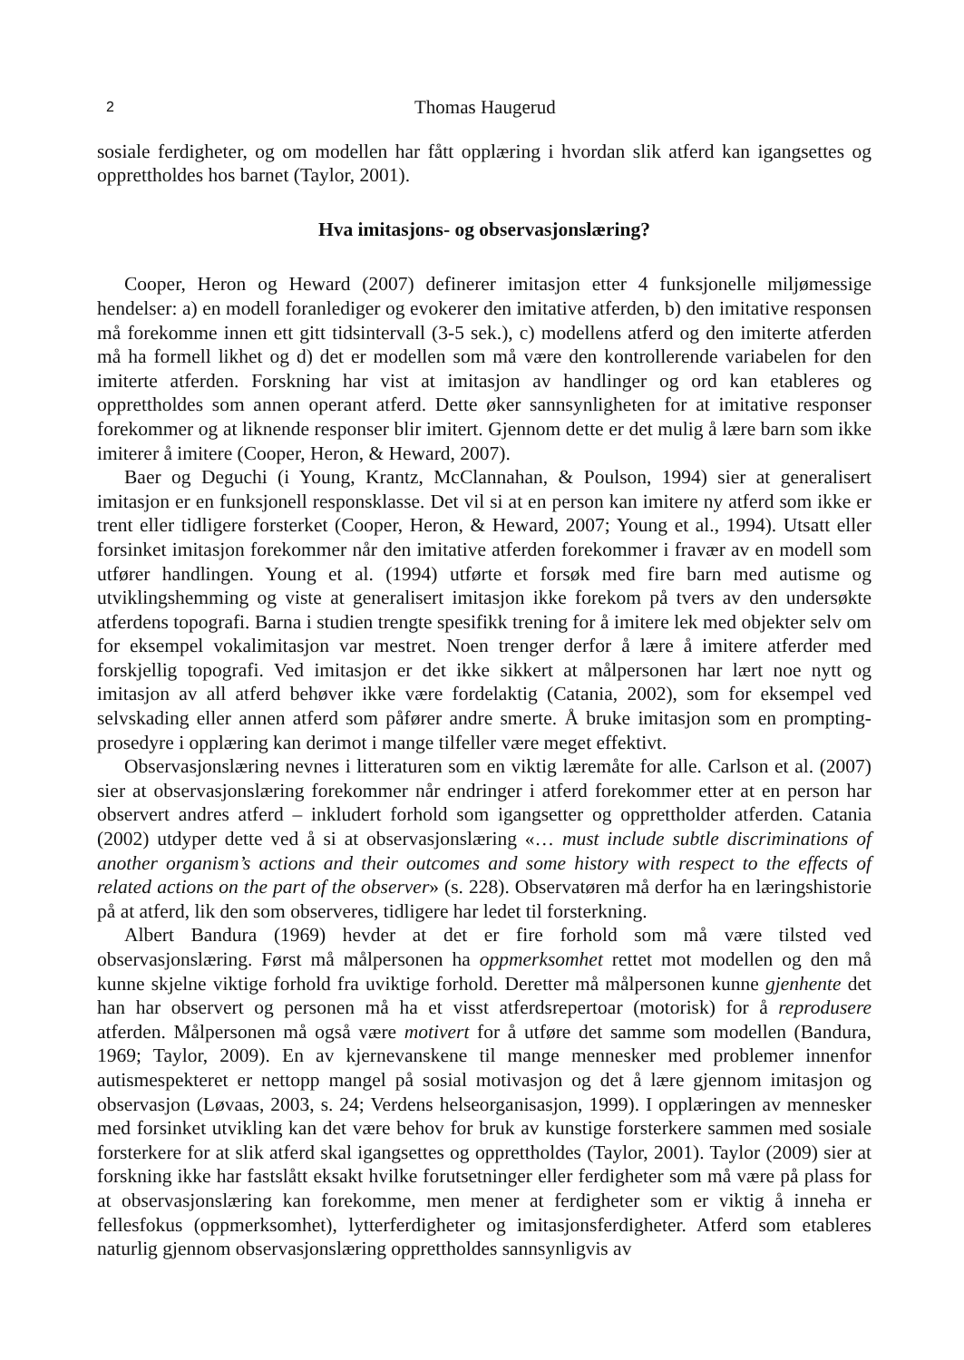2 Thomas Haugerud
sosiale ferdigheter, og om modellen har fått opplæring i hvordan slik atferd kan igangsettes og opprettholdes hos barnet (Taylor, 2001).
Hva imitasjons- og observasjonslæring?
Cooper, Heron og Heward (2007) definerer imitasjon etter 4 funksjonelle miljømessige hendelser: a) en modell foranlediger og evokerer den imitative atferden, b) den imitative responsen må forekomme innen ett gitt tidsintervall (3-5 sek.), c) modellens atferd og den imiterte atferden må ha formell likhet og d) det er modellen som må være den kontrollerende variabelen for den imiterte atferden. Forskning har vist at imitasjon av handlinger og ord kan etableres og opprettholdes som annen operant atferd. Dette øker sannsynligheten for at imitative responser forekommer og at liknende responser blir imitert. Gjennom dette er det mulig å lære barn som ikke imiterer å imitere (Cooper, Heron, & Heward, 2007).
Baer og Deguchi (i Young, Krantz, McClannahan, & Poulson, 1994) sier at generalisert imitasjon er en funksjonell responsklasse. Det vil si at en person kan imitere ny atferd som ikke er trent eller tidligere forsterket (Cooper, Heron, & Heward, 2007; Young et al., 1994). Utsatt eller forsinket imitasjon forekommer når den imitative atferden forekommer i fravær av en modell som utfører handlingen. Young et al. (1994) utførte et forsøk med fire barn med autisme og utviklingshemming og viste at generalisert imitasjon ikke forekom på tvers av den undersøkte atferdens topografi. Barna i studien trengte spesifikk trening for å imitere lek med objekter selv om for eksempel vokalimitasjon var mestret. Noen trenger derfor å lære å imitere atferder med forskjellig topografi. Ved imitasjon er det ikke sikkert at målpersonen har lært noe nytt og imitasjon av all atferd behøver ikke være fordelaktig (Catania, 2002), som for eksempel ved selvskading eller annen atferd som påfører andre smerte. Å bruke imitasjon som en prompting- prosedyre i opplæring kan derimot i mange tilfeller være meget effektivt.
Observasjonslæring nevnes i litteraturen som en viktig læremåte for alle. Carlson et al. (2007) sier at observasjonslæring forekommer når endringer i atferd forekommer etter at en person har observert andres atferd – inkludert forhold som igangsetter og opprettholder atferden. Catania (2002) utdyper dette ved å si at observasjonslæring «… must include subtle discriminations of another organism’s actions and their outcomes and some history with respect to the effects of related actions on the part of the observer» (s. 228). Observatøren må derfor ha en læringshistorie på at atferd, lik den som observeres, tidligere har ledet til forsterkning.
Albert Bandura (1969) hevder at det er fire forhold som må være tilsted ved observasjonslæring. Først må målpersonen ha oppmerksomhet rettet mot modellen og den må kunne skjelne viktige forhold fra uviktige forhold. Deretter må målpersonen kunne gjenhente det han har observert og personen må ha et visst atferdsrepertoar (motorisk) for å reprodusere atferden. Målpersonen må også være motivert for å utføre det samme som modellen (Bandura, 1969; Taylor, 2009). En av kjernevanskene til mange mennesker med problemer innenfor autismespekteret er nettopp mangel på sosial motivasjon og det å lære gjennom imitasjon og observasjon (Løvaas, 2003, s. 24; Verdens helseorganisasjon, 1999). I opplæringen av mennesker med forsinket utvikling kan det være behov for bruk av kunstige forsterkere sammen med sosiale forsterkere for at slik atferd skal igangsettes og opprettholdes (Taylor, 2001). Taylor (2009) sier at forskning ikke har fastslått eksakt hvilke forutsetninger eller ferdigheter som må være på plass for at observasjonslæring kan forekomme, men mener at ferdigheter som er viktig å inneha er fellesfokus (oppmerksomhet), lytterferdigheter og imitasjonsferdigheter. Atferd som etableres naturlig gjennom observasjonslæring opprettholdes sannsynligvis av